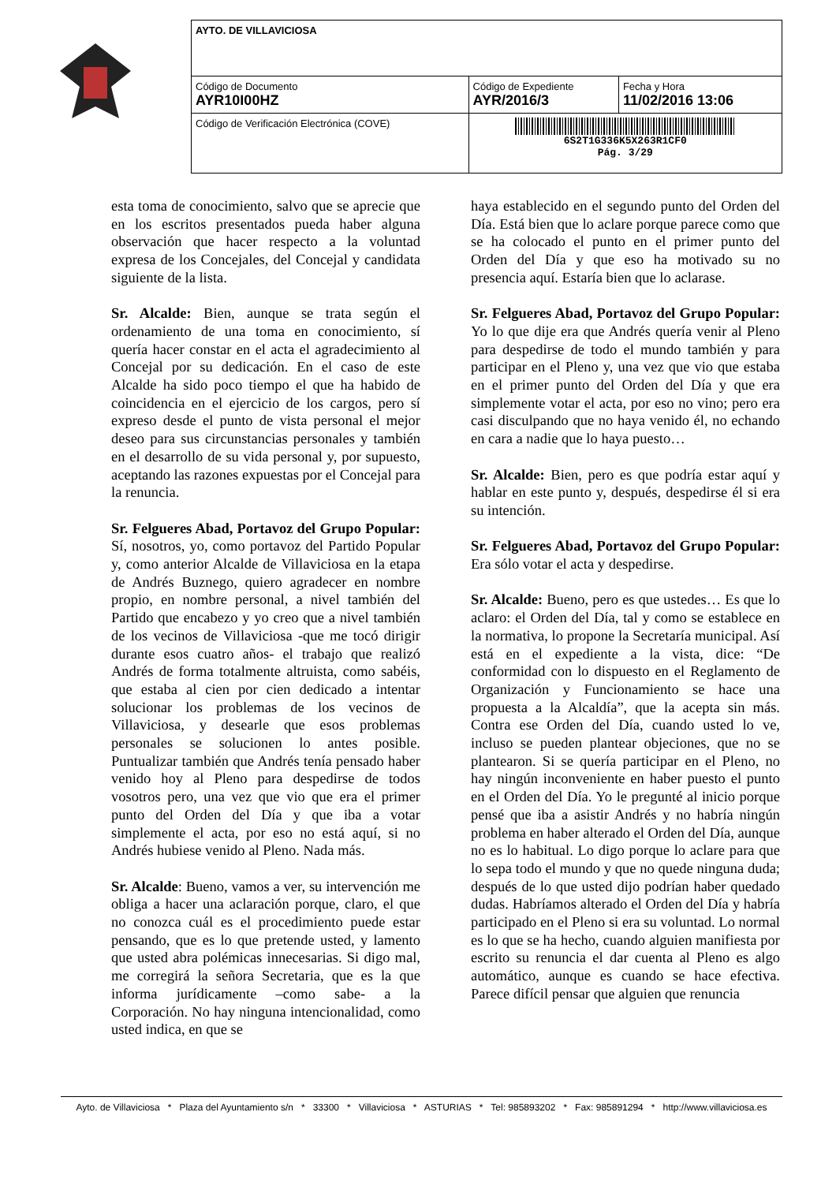| AYTO. DE VILLAVICIOSA | | |
| Código de Documento AYR10I00HZ | Código de Expediente AYR/2016/3 | Fecha y Hora 11/02/2016 13:06 |
| Código de Verificación Electrónica (COVE) | 6S2T1G336K5X263R1CF0 Pág. 3/29 | |
esta toma de conocimiento, salvo que se aprecie que en los escritos presentados pueda haber alguna observación que hacer respecto a la voluntad expresa de los Concejales, del Concejal y candidata siguiente de la lista.
Sr. Alcalde: Bien, aunque se trata según el ordenamiento de una toma en conocimiento, sí quería hacer constar en el acta el agradecimiento al Concejal por su dedicación. En el caso de este Alcalde ha sido poco tiempo el que ha habido de coincidencia en el ejercicio de los cargos, pero sí expreso desde el punto de vista personal el mejor deseo para sus circunstancias personales y también en el desarrollo de su vida personal y, por supuesto, aceptando las razones expuestas por el Concejal para la renuncia.
Sr. Felgueres Abad, Portavoz del Grupo Popular: Sí, nosotros, yo, como portavoz del Partido Popular y, como anterior Alcalde de Villaviciosa en la etapa de Andrés Buznego, quiero agradecer en nombre propio, en nombre personal, a nivel también del Partido que encabezo y yo creo que a nivel también de los vecinos de Villaviciosa -que me tocó dirigir durante esos cuatro años- el trabajo que realizó Andrés de forma totalmente altruista, como sabéis, que estaba al cien por cien dedicado a intentar solucionar los problemas de los vecinos de Villaviciosa, y desearle que esos problemas personales se solucionen lo antes posible. Puntualizar también que Andrés tenía pensado haber venido hoy al Pleno para despedirse de todos vosotros pero, una vez que vio que era el primer punto del Orden del Día y que iba a votar simplemente el acta, por eso no está aquí, si no Andrés hubiese venido al Pleno. Nada más.
Sr. Alcalde: Bueno, vamos a ver, su intervención me obliga a hacer una aclaración porque, claro, el que no conozca cuál es el procedimiento puede estar pensando, que es lo que pretende usted, y lamento que usted abra polémicas innecesarias. Si digo mal, me corregirá la señora Secretaria, que es la que informa jurídicamente –como sabe- a la Corporación. No hay ninguna intencionalidad, como usted indica, en que se
haya establecido en el segundo punto del Orden del Día. Está bien que lo aclare porque parece como que se ha colocado el punto en el primer punto del Orden del Día y que eso ha motivado su no presencia aquí. Estaría bien que lo aclarase.
Sr. Felgueres Abad, Portavoz del Grupo Popular: Yo lo que dije era que Andrés quería venir al Pleno para despedirse de todo el mundo también y para participar en el Pleno y, una vez que vio que estaba en el primer punto del Orden del Día y que era simplemente votar el acta, por eso no vino; pero era casi disculpando que no haya venido él, no echando en cara a nadie que lo haya puesto…
Sr. Alcalde: Bien, pero es que podría estar aquí y hablar en este punto y, después, despedirse él si era su intención.
Sr. Felgueres Abad, Portavoz del Grupo Popular: Era sólo votar el acta y despedirse.
Sr. Alcalde: Bueno, pero es que ustedes… Es que lo aclaro: el Orden del Día, tal y como se establece en la normativa, lo propone la Secretaría municipal. Así está en el expediente a la vista, dice: “De conformidad con lo dispuesto en el Reglamento de Organización y Funcionamiento se hace una propuesta a la Alcaldía”, que la acepta sin más. Contra ese Orden del Día, cuando usted lo ve, incluso se pueden plantear objeciones, que no se plantearon. Si se quería participar en el Pleno, no hay ningún inconveniente en haber puesto el punto en el Orden del Día. Yo le pregunté al inicio porque pensé que iba a asistir Andrés y no habría ningún problema en haber alterado el Orden del Día, aunque no es lo habitual. Lo digo porque lo aclare para que lo sepa todo el mundo y que no quede ninguna duda; después de lo que usted dijo podrían haber quedado dudas. Habríamos alterado el Orden del Día y habría participado en el Pleno si era su voluntad. Lo normal es lo que se ha hecho, cuando alguien manifiesta por escrito su renuncia el dar cuenta al Pleno es algo automático, aunque es cuando se hace efectiva. Parece difícil pensar que alguien que renuncia
Ayto. de Villaviciosa * Plaza del Ayuntamiento s/n * 33300 * Villaviciosa * ASTURIAS * Tel: 985893202 * Fax: 985891294 * http://www.villaviciosa.es